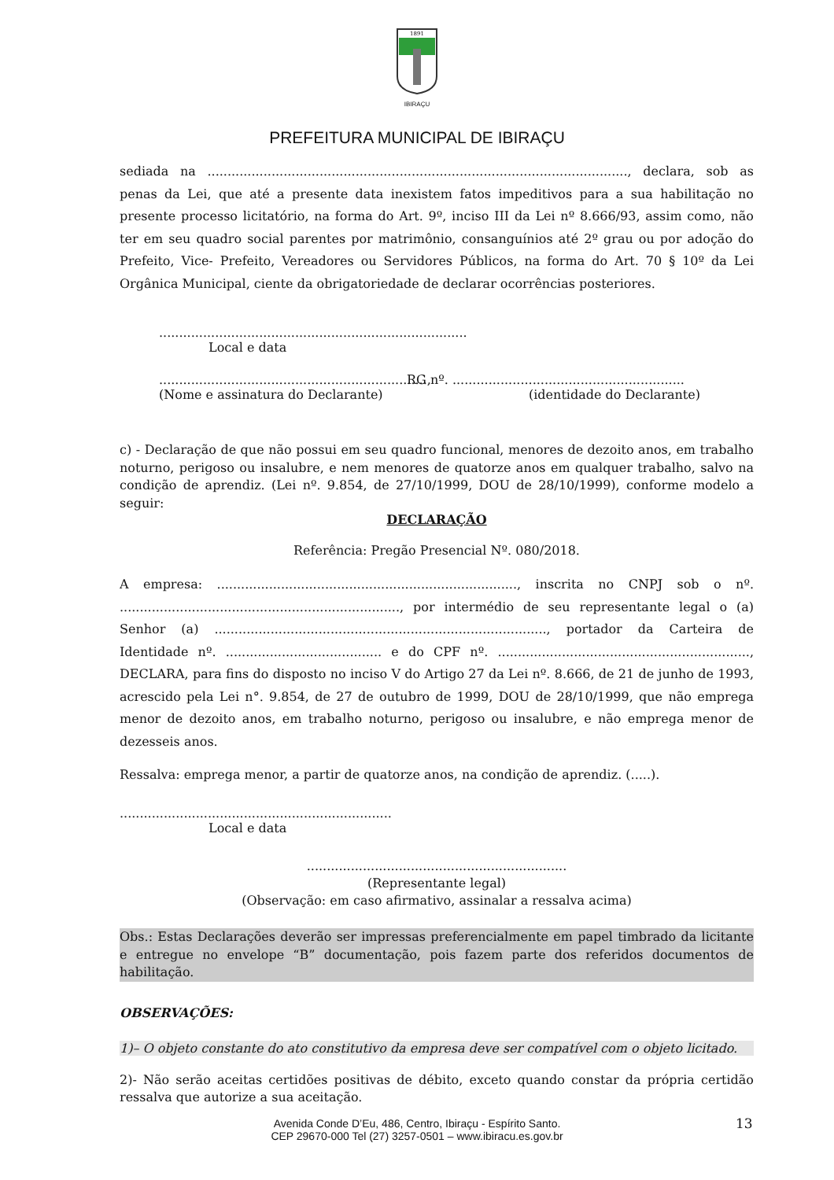1891
IBIRAÇU
PREFEITURA MUNICIPAL DE IBIRAÇU
sediada na ........................................................................................................., declara, sob as penas da Lei, que até a presente data inexistem fatos impeditivos para a sua habilitação no presente processo licitatório, na forma do Art. 9º, inciso III da Lei nº 8.666/93, assim como, não ter em seu quadro social parentes por matrimônio, consanguínios até 2º grau ou por adoção do Prefeito, Vice- Prefeito, Vereadores ou Servidores Públicos, na forma do Art. 70 § 10º da Lei Orgânica Municipal, ciente da obrigatoriedade de declarar ocorrências posteriores.
.............................................................................
Local e data
...................................................................,
(Nome e assinatura do Declarante)
RG nº. ..........................................................
(identidade do Declarante)
c) - Declaração de que não possui em seu quadro funcional, menores de dezoito anos, em trabalho noturno, perigoso ou insalubre, e nem menores de quatorze anos em qualquer trabalho, salvo na condição de aprendiz. (Lei nº. 9.854, de 27/10/1999, DOU de 28/10/1999), conforme modelo a seguir:
DECLARAÇÃO
Referência: Pregão Presencial Nº. 080/2018.
A empresa: ..........................................................................., inscrita no CNPJ sob o nº. ......................................................................, por intermédio de seu representante legal o (a) Senhor (a) ..................................................................................., portador da Carteira de Identidade nº. ....................................... e do CPF nº. ..............................................................., DECLARA, para fins do disposto no inciso V do Artigo 27 da Lei nº. 8.666, de 21 de junho de 1993, acrescido pela Lei n°. 9.854, de 27 de outubro de 1999, DOU de 28/10/1999, que não emprega menor de dezoito anos, em trabalho noturno, perigoso ou insalubre, e não emprega menor de dezesseis anos.
Ressalva: emprega menor, a partir de quatorze anos, na condição de aprendiz. (.....).
....................................................................
Local e data
.................................................................
(Representante legal)
(Observação: em caso afirmativo, assinalar a ressalva acima)
Obs.: Estas Declarações deverão ser impressas preferencialmente em papel timbrado da licitante e entregue no envelope “B” documentação, pois fazem parte dos referidos documentos de habilitação.
OBSERVAÇÕES:
1)– O objeto constante do ato constitutivo da empresa deve ser compatível com o objeto licitado.
2)- Não serão aceitas certidões positivas de débito, exceto quando constar da própria certidão ressalva que autorize a sua aceitação.
13
Avenida Conde D’Eu, 486, Centro, Ibiraçu - Espírito Santo.
CEP 29670-000 Tel (27) 3257-0501 – www.ibiracu.es.gov.br